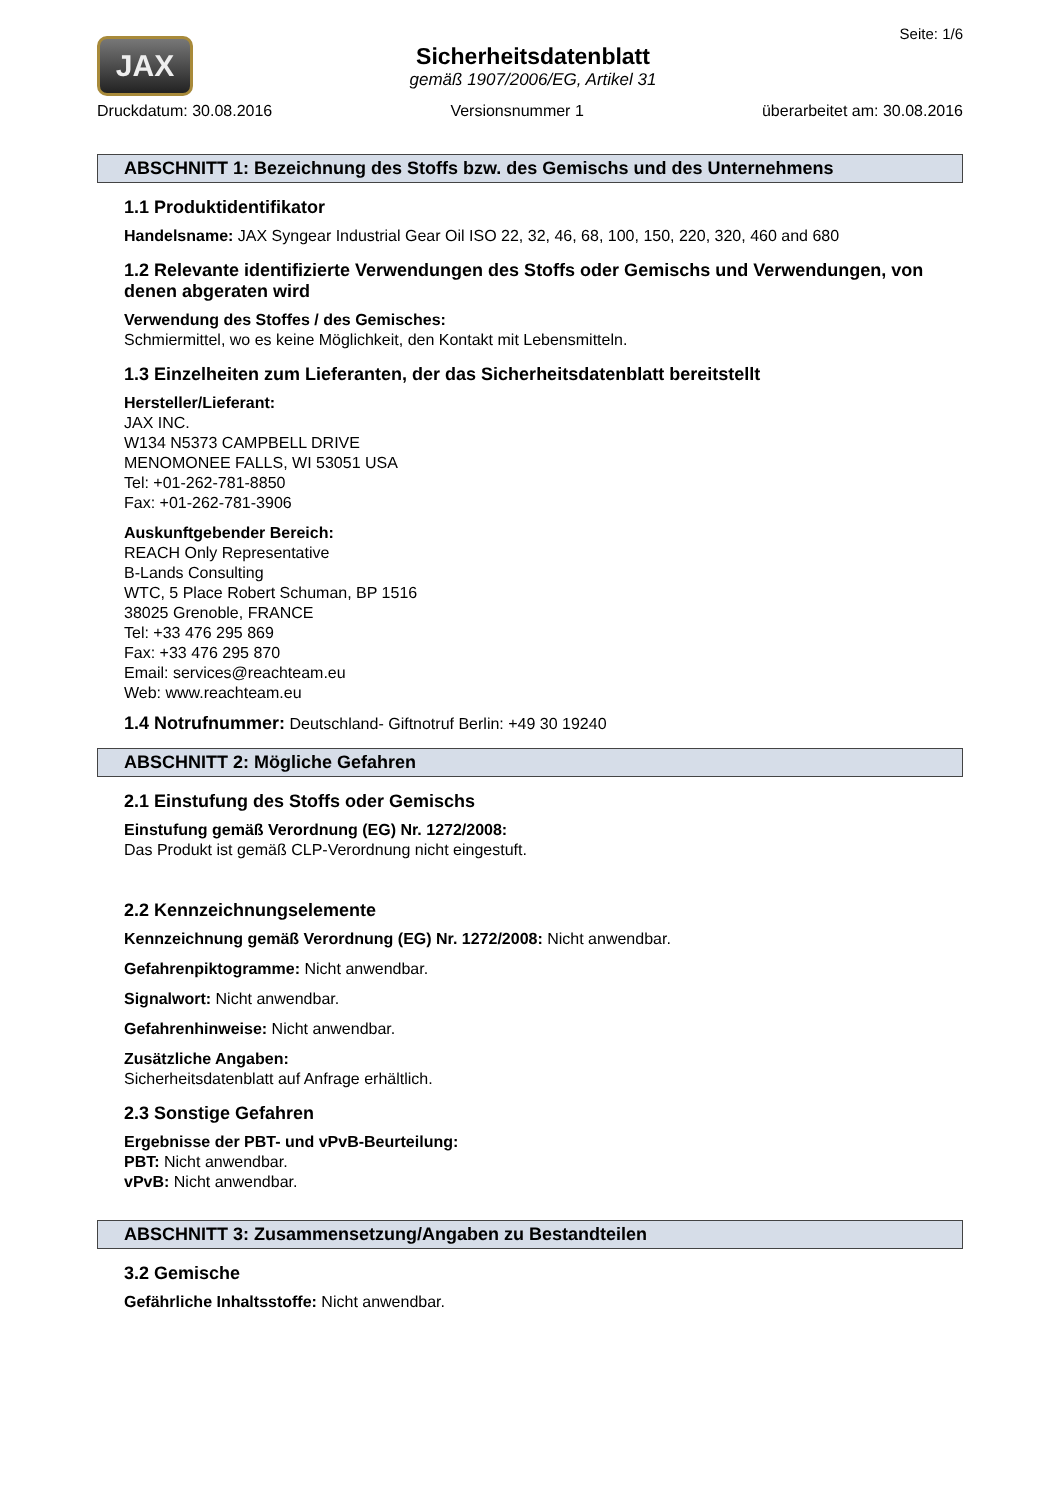Seite: 1/6
JAX
Sicherheitsdatenblatt
gemäß 1907/2006/EG, Artikel 31
Druckdatum: 30.08.2016 Versionsnummer 1 überarbeitet am: 30.08.2016
ABSCHNITT 1: Bezeichnung des Stoffs bzw. des Gemischs und des Unternehmens
1.1 Produktidentifikator
Handelsname: JAX Syngear Industrial Gear Oil ISO 22, 32, 46, 68, 100, 150, 220, 320, 460 and 680
1.2 Relevante identifizierte Verwendungen des Stoffs oder Gemischs und Verwendungen, von denen abgeraten wird
Verwendung des Stoffes / des Gemisches:
Schmiermittel, wo es keine Möglichkeit, den Kontakt mit Lebensmitteln.
1.3 Einzelheiten zum Lieferanten, der das Sicherheitsdatenblatt bereitstellt
Hersteller/Lieferant:
JAX INC.
W134 N5373 CAMPBELL DRIVE
MENOMONEE FALLS, WI 53051 USA
Tel: +01-262-781-8850
Fax: +01-262-781-3906
Auskunftgebender Bereich:
REACH Only Representative
B-Lands Consulting
WTC, 5 Place Robert Schuman, BP 1516
38025 Grenoble, FRANCE
Tel: +33 476 295 869
Fax: +33 476 295 870
Email: services@reachteam.eu
Web: www.reachteam.eu
1.4 Notrufnummer: Deutschland- Giftnotruf Berlin: +49 30 19240
ABSCHNITT 2: Mögliche Gefahren
2.1 Einstufung des Stoffs oder Gemischs
Einstufung gemäß Verordnung (EG) Nr. 1272/2008:
Das Produkt ist gemäß CLP-Verordnung nicht eingestuft.
2.2 Kennzeichnungselemente
Kennzeichnung gemäß Verordnung (EG) Nr. 1272/2008: Nicht anwendbar.
Gefahrenpiktogramme: Nicht anwendbar.
Signalwort: Nicht anwendbar.
Gefahrenhinweise: Nicht anwendbar.
Zusätzliche Angaben:
Sicherheitsdatenblatt auf Anfrage erhältlich.
2.3 Sonstige Gefahren
Ergebnisse der PBT- und vPvB-Beurteilung:
PBT: Nicht anwendbar.
vPvB: Nicht anwendbar.
ABSCHNITT 3: Zusammensetzung/Angaben zu Bestandteilen
3.2 Gemische
Gefährliche Inhaltsstoffe: Nicht anwendbar.